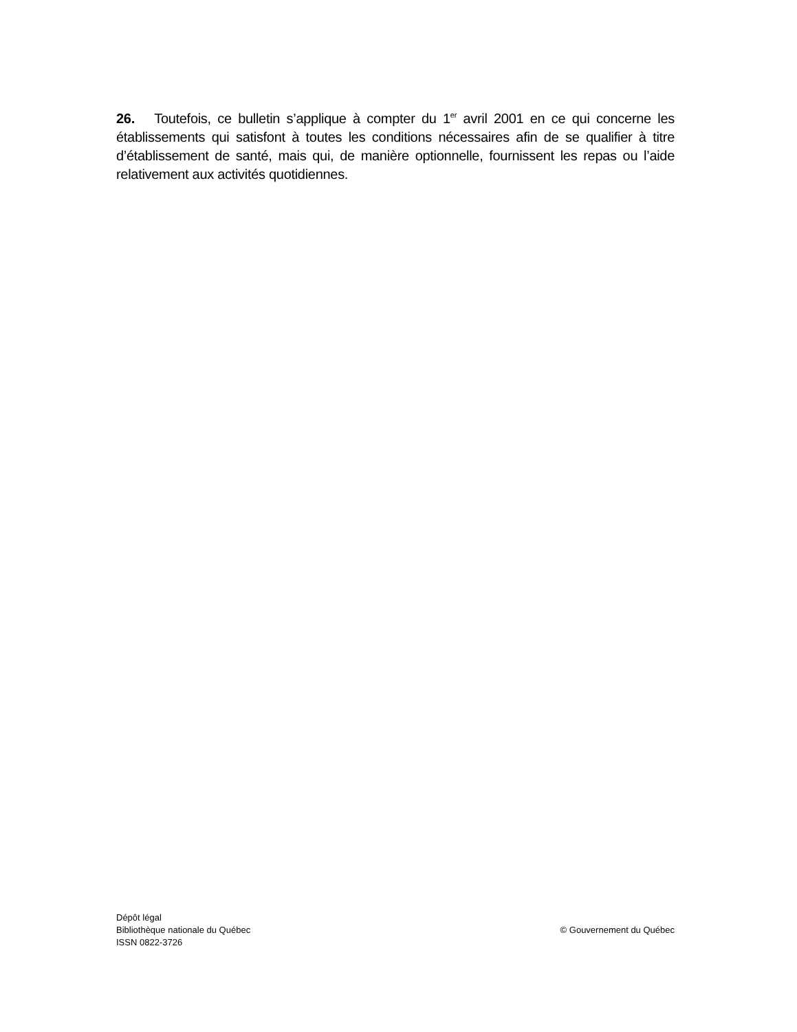26. Toutefois, ce bulletin s’applique à compter du 1<sup>er</sup> avril 2001 en ce qui concerne les établissements qui satisfont à toutes les conditions nécessaires afin de se qualifier à titre d’établissement de santé, mais qui, de manière optionnelle, fournissent les repas ou l’aide relativement aux activités quotidiennes.
Dépôt légal
Bibliothèque nationale du Québec
ISSN 0822-3726
© Gouvernement du Québec